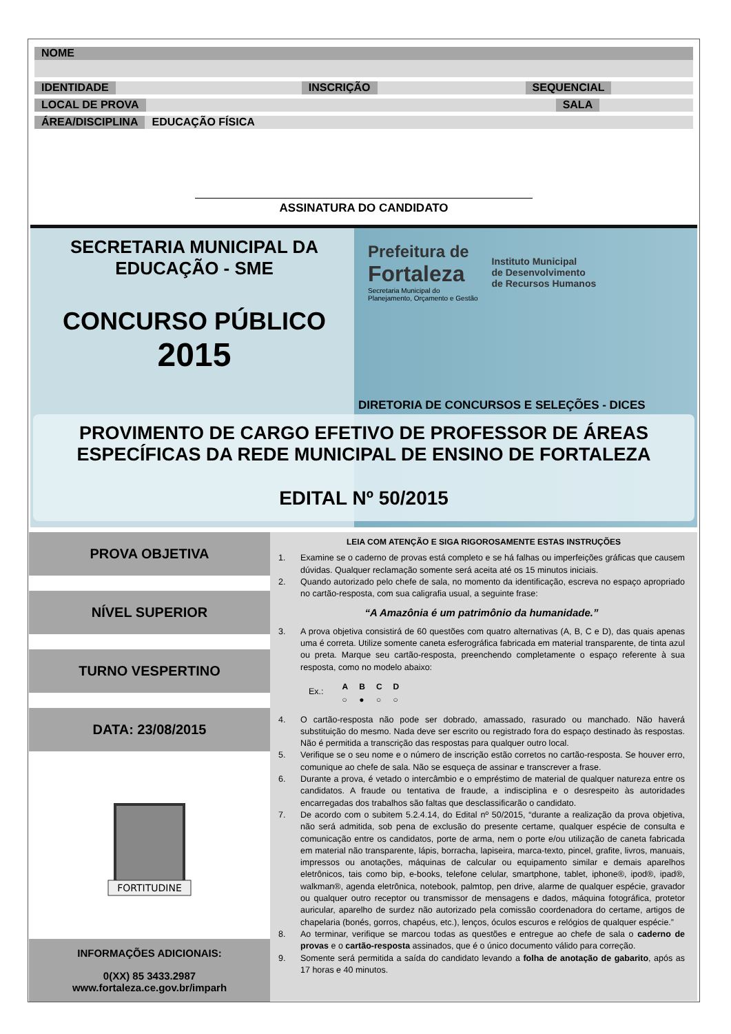NOME
IDENTIDADE INSCRIÇÃO SEQUENCIAL
LOCAL DE PROVA SALA
ÁREA/DISCIPLINA EDUCAÇÃO FÍSICA
ASSINATURA DO CANDIDATO
SECRETARIA MUNICIPAL DA
EDUCAÇÃO - SME
CONCURSO PÚBLICO
2015
Prefeitura de
Fortaleza
Secretaria Municipal do
Planejamento, Orçamento e Gestão
Instituto Municipal
de Desenvolvimento
de Recursos Humanos
DIRETORIA DE CONCURSOS E SELEÇÕES - DICES
PROVIMENTO DE CARGO EFETIVO DE PROFESSOR DE ÁREAS
ESPECÍFICAS DA REDE MUNICIPAL DE ENSINO DE FORTALEZA
EDITAL Nº 50/2015
PROVA OBJETIVA
NÍVEL SUPERIOR
TURNO VESPERTINO
DATA: 23/08/2015
FORTITUDINE
INFORMAÇÕES ADICIONAIS:
0(XX) 85 3433.2987
www.fortaleza.ce.gov.br/imparh
LEIA COM ATENÇÃO E SIGA RIGOROSAMENTE ESTAS INSTRUÇÕES
1. Examine se o caderno de provas está completo e se há falhas ou imperfeições gráficas que causem dúvidas. Qualquer reclamação somente será aceita até os 15 minutos iniciais.
2. Quando autorizado pelo chefe de sala, no momento da identificação, escreva no espaço apropriado no cartão-resposta, com sua caligrafia usual, a seguinte frase:
“A Amazônia é um patrimônio da humanidade.”
3. A prova objetiva consistirá de 60 questões com quatro alternativas (A, B, C e D), das quais apenas uma é correta. Utilize somente caneta esferográfica fabricada em material transparente, de tinta azul ou preta. Marque seu cartão-resposta, preenchendo completamente o espaço referente à sua resposta, como no modelo abaixo:
Ex.:
| A | B | C | D |
| --- | --- | --- | --- |
| ○ | ● | ○ | ○ |
4. O cartão-resposta não pode ser dobrado, amassado, rasurado ou manchado. Não haverá substituição do mesmo. Nada deve ser escrito ou registrado fora do espaço destinado às respostas. Não é permitida a transcrição das respostas para qualquer outro local.
5. Verifique se o seu nome e o número de inscrição estão corretos no cartão-resposta. Se houver erro, comunique ao chefe de sala. Não se esqueça de assinar e transcrever a frase.
6. Durante a prova, é vetado o intercâmbio e o empréstimo de material de qualquer natureza entre os candidatos. A fraude ou tentativa de fraude, a indisciplina e o desrespeito às autoridades encarregadas dos trabalhos são faltas que desclassificarão o candidato.
7. De acordo com o subitem 5.2.4.14, do Edital nº 50/2015, “durante a realização da prova objetiva, não será admitida, sob pena de exclusão do presente certame, qualquer espécie de consulta e comunicação entre os candidatos, porte de arma, nem o porte e/ou utilização de caneta fabricada em material não transparente, lápis, borracha, lapiseira, marca-texto, pincel, grafite, livros, manuais, impressos ou anotações, máquinas de calcular ou equipamento similar e demais aparelhos eletrônicos, tais como bip, e-books, telefone celular, smartphone, tablet, iphone®, ipod®, ipad®, walkman®, agenda eletrônica, notebook, palmtop, pen drive, alarme de qualquer espécie, gravador ou qualquer outro receptor ou transmissor de mensagens e dados, máquina fotográfica, protetor auricular, aparelho de surdez não autorizado pela comissão coordenadora do certame, artigos de chapelaria (bonés, gorros, chapéus, etc.), lenços, óculos escuros e relógios de qualquer espécie.”
8. Ao terminar, verifique se marcou todas as questões e entregue ao chefe de sala o caderno de provas e o cartão-resposta assinados, que é o único documento válido para correção.
9. Somente será permitida a saída do candidato levando a folha de anotação de gabarito, após as 17 horas e 40 minutos.